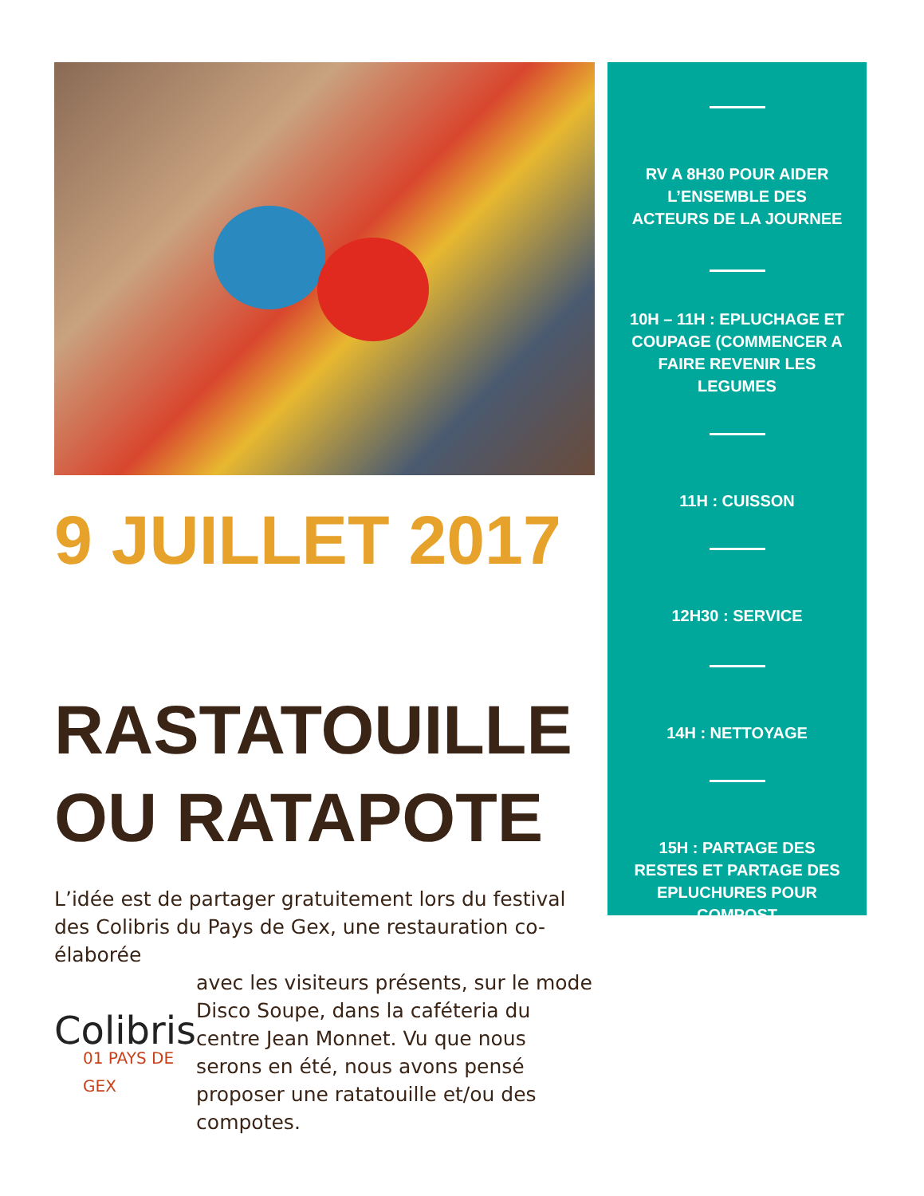9 JUILLET 2017
RASTATOUILLE
OU RATAPOTE
L’idée est de partager gratuitement lors du festival des Colibris du Pays de Gex, une restauration co-élaborée
Colibris
01 PAYS DE GEX
avec les visiteurs présents, sur le mode Disco Soupe, dans la caféteria du centre Jean Monnet. Vu que nous serons en été, nous avons pensé proposer une ratatouille et/ou des compotes.
RV A 8H30 POUR AIDER L’ENSEMBLE DES ACTEURS DE LA JOURNEE
10H – 11H : EPLUCHAGE ET COUPAGE (COMMENCER A FAIRE REVENIR LES LEGUMES
11H : CUISSON
12H30 : SERVICE
14H : NETTOYAGE
15H : PARTAGE DES RESTES ET PARTAGE DES EPLUCHURES POUR COMPOST